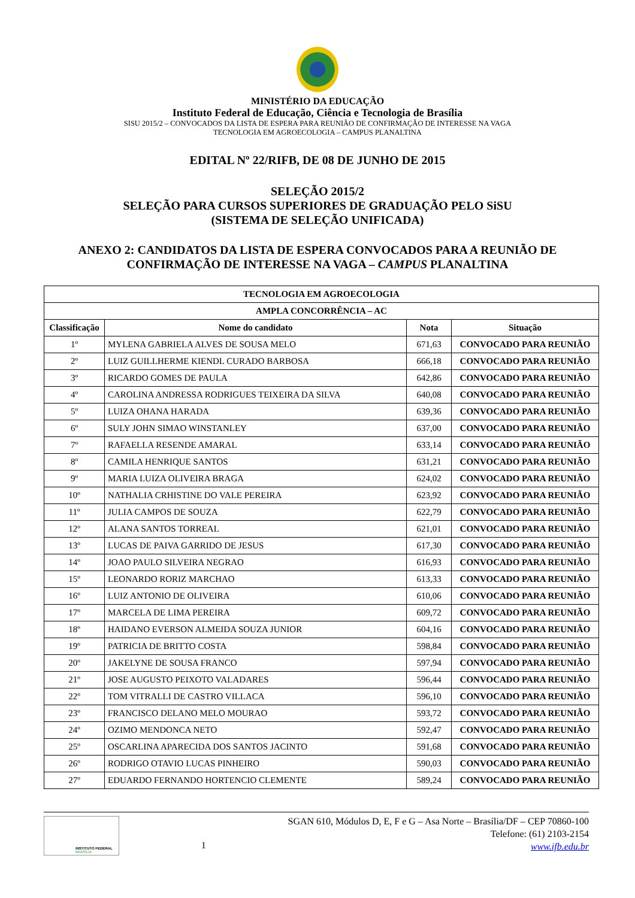MINISTÉRIO DA EDUCAÇÃO
Instituto Federal de Educação, Ciência e Tecnologia de Brasília
SISU 2015/2 – CONVOCADOS DA LISTA DE ESPERA PARA REUNIÃO DE CONFIRMAÇÃO DE INTERESSE NA VAGA
TECNOLOGIA EM AGROECOLOGIA – CAMPUS PLANALTINA
EDITAL Nº 22/RIFB, DE 08 DE JUNHO DE 2015
SELEÇÃO 2015/2
SELEÇÃO PARA CURSOS SUPERIORES DE GRADUAÇÃO PELO SiSU
(SISTEMA DE SELEÇÃO UNIFICADA)
ANEXO 2: CANDIDATOS DA LISTA DE ESPERA CONVOCADOS PARA A REUNIÃO DE
CONFIRMAÇÃO DE INTERESSE NA VAGA – CAMPUS PLANALTINA
| TECNOLOGIA EM AGROECOLOGIA | | | |
| --- | --- | --- | --- |
| AMPLA CONCORRÊNCIA – AC | | | |
| Classificação | Nome do candidato | Nota | Situação |
| 1º | MYLENA GABRIELA ALVES DE SOUSA MELO | 671,63 | CONVOCADO PARA REUNIÃO |
| 2º | LUIZ GUILLHERME KIENDL CURADO BARBOSA | 666,18 | CONVOCADO PARA REUNIÃO |
| 3º | RICARDO GOMES DE PAULA | 642,86 | CONVOCADO PARA REUNIÃO |
| 4º | CAROLINA ANDRESSA RODRIGUES TEIXEIRA DA SILVA | 640,08 | CONVOCADO PARA REUNIÃO |
| 5º | LUIZA OHANA HARADA | 639,36 | CONVOCADO PARA REUNIÃO |
| 6º | SULY JOHN SIMAO WINSTANLEY | 637,00 | CONVOCADO PARA REUNIÃO |
| 7º | RAFAELLA RESENDE AMARAL | 633,14 | CONVOCADO PARA REUNIÃO |
| 8º | CAMILA HENRIQUE SANTOS | 631,21 | CONVOCADO PARA REUNIÃO |
| 9º | MARIA LUIZA OLIVEIRA BRAGA | 624,02 | CONVOCADO PARA REUNIÃO |
| 10º | NATHALIA CRHISTINE DO VALE PEREIRA | 623,92 | CONVOCADO PARA REUNIÃO |
| 11º | JULIA CAMPOS DE SOUZA | 622,79 | CONVOCADO PARA REUNIÃO |
| 12º | ALANA SANTOS TORREAL | 621,01 | CONVOCADO PARA REUNIÃO |
| 13º | LUCAS DE PAIVA GARRIDO DE JESUS | 617,30 | CONVOCADO PARA REUNIÃO |
| 14º | JOAO PAULO SILVEIRA NEGRAO | 616,93 | CONVOCADO PARA REUNIÃO |
| 15º | LEONARDO RORIZ MARCHAO | 613,33 | CONVOCADO PARA REUNIÃO |
| 16º | LUIZ ANTONIO DE OLIVEIRA | 610,06 | CONVOCADO PARA REUNIÃO |
| 17º | MARCELA DE LIMA PEREIRA | 609,72 | CONVOCADO PARA REUNIÃO |
| 18º | HAIDANO EVERSON ALMEIDA SOUZA JUNIOR | 604,16 | CONVOCADO PARA REUNIÃO |
| 19º | PATRICIA DE BRITTO COSTA | 598,84 | CONVOCADO PARA REUNIÃO |
| 20º | JAKELYNE DE SOUSA FRANCO | 597,94 | CONVOCADO PARA REUNIÃO |
| 21º | JOSE AUGUSTO PEIXOTO VALADARES | 596,44 | CONVOCADO PARA REUNIÃO |
| 22º | TOM VITRALLI DE CASTRO VILLACA | 596,10 | CONVOCADO PARA REUNIÃO |
| 23º | FRANCISCO DELANO MELO MOURAO | 593,72 | CONVOCADO PARA REUNIÃO |
| 24º | OZIMO MENDONCA NETO | 592,47 | CONVOCADO PARA REUNIÃO |
| 25º | OSCARLINA APARECIDA DOS SANTOS JACINTO | 591,68 | CONVOCADO PARA REUNIÃO |
| 26º | RODRIGO OTAVIO LUCAS PINHEIRO | 590,03 | CONVOCADO PARA REUNIÃO |
| 27º | EDUARDO FERNANDO HORTENCIO CLEMENTE | 589,24 | CONVOCADO PARA REUNIÃO |
INSTITUTO FEDERAL
BRASÍLIA
1
SGAN 610, Módulos D, E, F e G – Asa Norte – Brasília/DF – CEP 70860-100
Telefone: (61) 2103-2154
www.ifb.edu.br